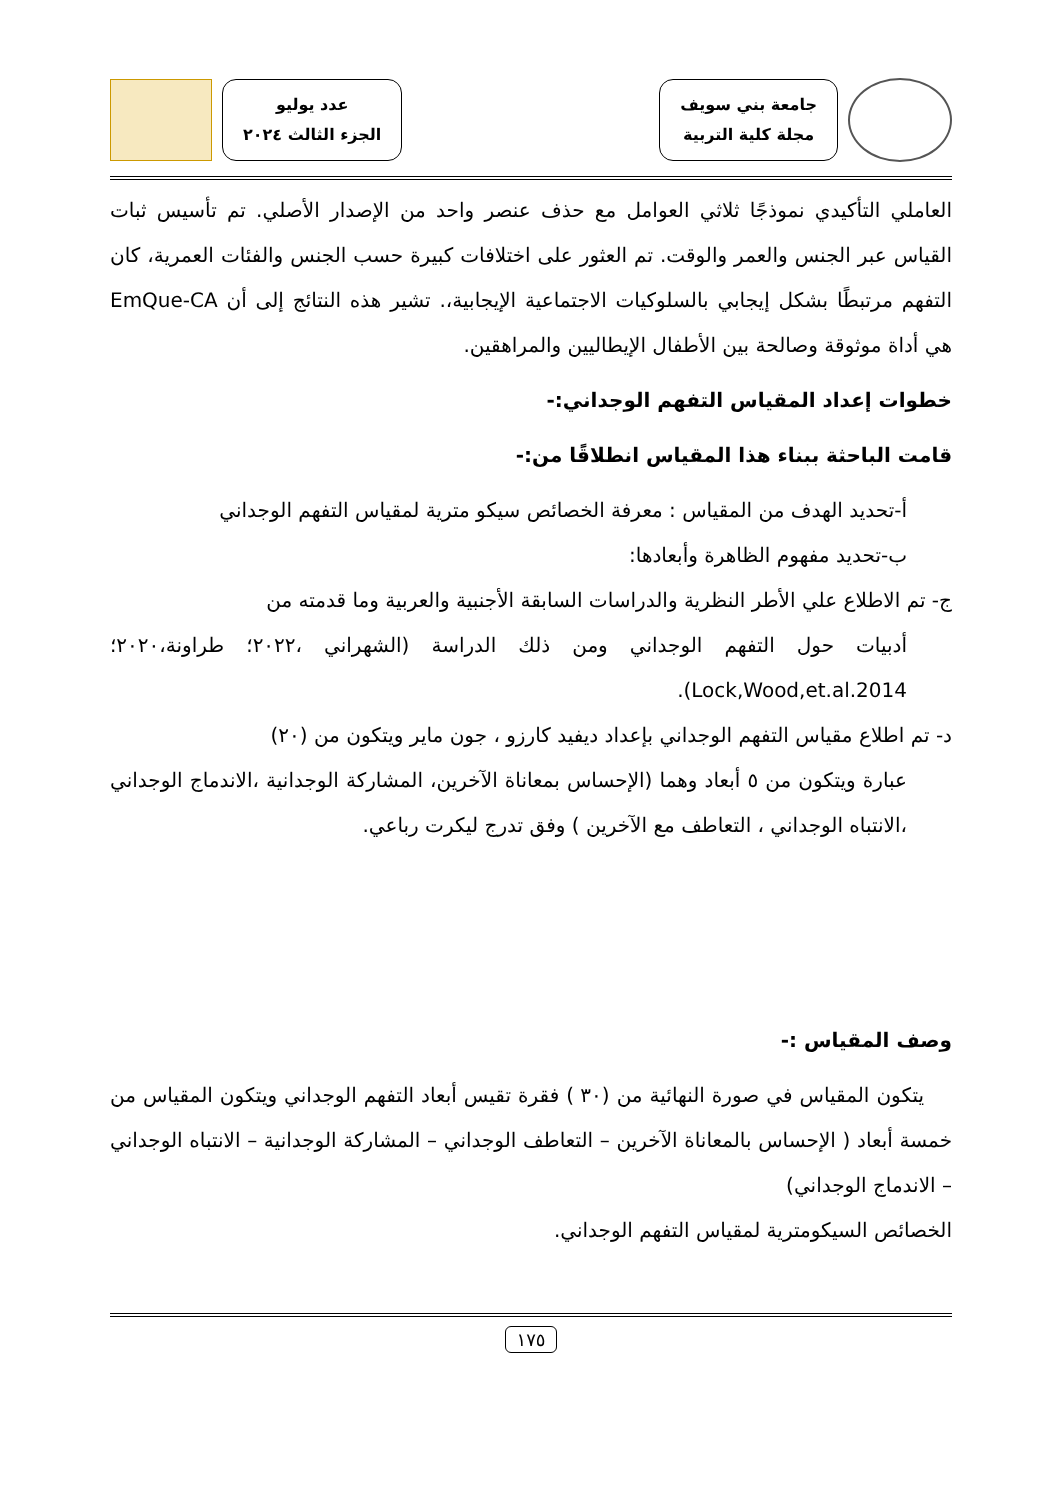جامعة بني سويف
مجلة كلية التربية
عدد يوليو
الجزء الثالث ٢٠٢٤
العاملي التأكيدي نموذجًا ثلاثي العوامل مع حذف عنصر واحد من الإصدار الأصلي. تم تأسيس ثبات القياس عبر الجنس والعمر والوقت. تم العثور على اختلافات كبيرة حسب الجنس والفئات العمرية، كان التفهم مرتبطًا بشكل إيجابي بالسلوكيات الاجتماعية الإيجابية،. تشير هذه النتائج إلى أن EmQue-CA هي أداة موثوقة وصالحة بين الأطفال الإيطاليين والمراهقين.
خطوات إعداد المقياس التفهم الوجداني:-
قامت الباحثة ببناء هذا المقياس انطلاقًا من:-
أ-تحديد الهدف من المقياس : معرفة الخصائص سيكو مترية لمقياس التفهم الوجداني
ب-تحديد مفهوم الظاهرة وأبعادها:
ج- تم الاطلاع علي الأطر النظرية والدراسات السابقة الأجنبية والعربية وما قدمته من
أدبيات حول التفهم الوجداني ومن ذلك الدراسة (الشهراني ،٢٠٢٢؛ طراونة،٢٠٢٠؛ Lock,Wood,et.al.2014).
د- تم اطلاع مقياس التفهم الوجداني بإعداد ديفيد كارزو ، جون ماير ويتكون من (٢٠)
عبارة ويتكون من ٥ أبعاد وهما (الإحساس بمعاناة الآخرين، المشاركة الوجدانية ،الاندماج الوجداني ،الانتباه الوجداني ، التعاطف مع الآخرين ) وفق تدرج ليكرت رباعي.
وصف المقياس :-
يتكون المقياس في صورة النهائية من (٣٠ ) فقرة تقيس أبعاد التفهم الوجداني ويتكون المقياس من خمسة أبعاد ( الإحساس بالمعاناة الآخرين – التعاطف الوجداني – المشاركة الوجدانية – الانتباه الوجداني – الاندماج الوجداني)
الخصائص السيكومترية لمقياس التفهم الوجداني.
١٧٥